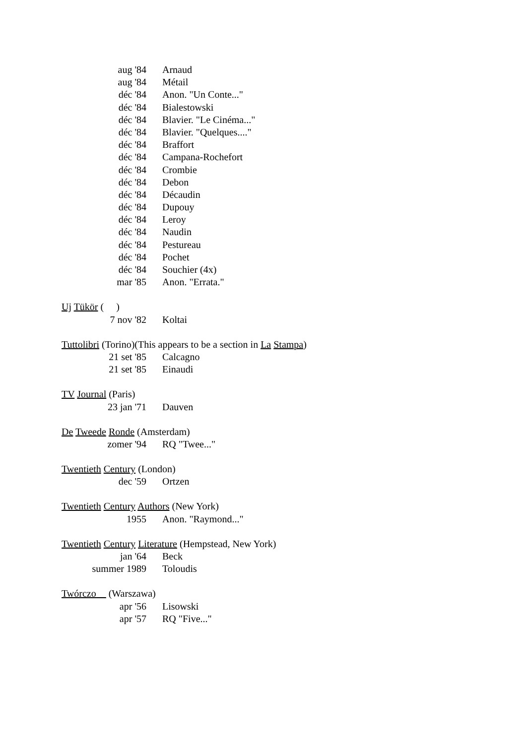aug '84 Arnaud
aug '84 Métail
déc '84 Anon. "Un Conte..."
déc '84 Bialestowski
déc '84 Blavier. "Le Cinéma..."
déc '84 Blavier. "Quelques...."
déc '84 Braffort
déc '84 Campana-Rochefort
déc '84 Crombie
déc '84 Debon
déc '84 Décaudin
déc '84 Dupouy
déc '84 Leroy
déc '84 Naudin
déc '84 Pestureau
déc '84 Pochet
déc '84 Souchier (4x)
mar '85 Anon. "Errata."
Uj Tükör ( )
7 nov '82 Koltai
Tuttolibri (Torino)(This appears to be a section in La Stampa)
21 set '85 Calcagno
21 set '85 Einaudi
TV Journal (Paris)
23 jan '71 Dauven
De Tweede Ronde (Amsterdam)
zomer '94 RQ "Twee..."
Twentieth Century (London)
dec '59 Ortzen
Twentieth Century Authors (New York)
1955 Anon. "Raymond..."
Twentieth Century Literature (Hempstead, New York)
jan '64 Beck
summer 1989 Toloudis
Twórczo__ (Warszawa)
apr '56 Lisowski
apr '57 RQ "Five..."